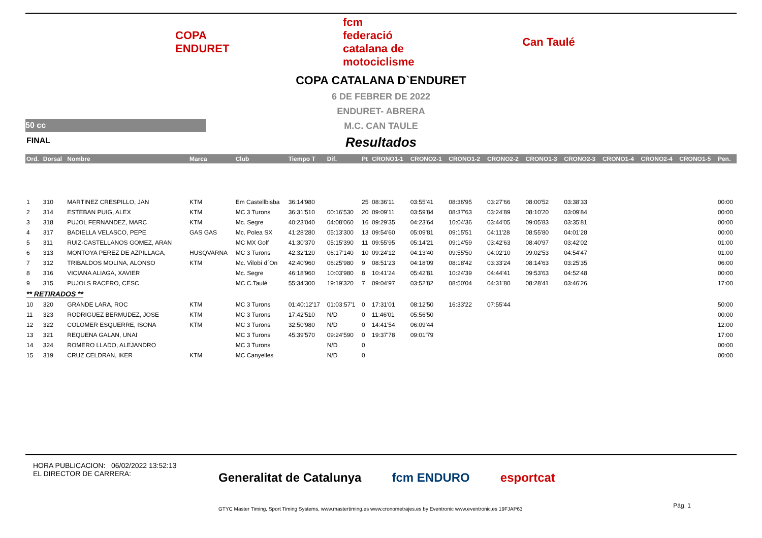COPA ENDURET
fcm
federació catalana de motociclisme
Can Taulé
COPA CATALANA D`ENDURET
6 DE FEBRER DE 2022
ENDURET- ABRERA
M.C. CAN TAULE
Resultados
50 cc
FINAL
| Ord. | Dorsal | Nombre | Marca | Club | Tiempo T | Dif. | Pt | CRONO1-1 | CRONO2-1 | CRONO1-2 | CRONO2-2 | CRONO1-3 | CRONO2-3 | CRONO1-4 | CRONO2-4 | CRONO1-5 | Pen. |
| --- | --- | --- | --- | --- | --- | --- | --- | --- | --- | --- | --- | --- | --- | --- | --- | --- | --- |
| 1 | 310 | MARTINEZ CRESPILLO, JAN | KTM | Em Castellbisba | 36:14'980 | | 25 | 08:36'11 | 03:55'41 | 08:36'95 | 03:27'66 | 08:00'52 | 03:38'33 | | | | 00:00 |
| 2 | 314 | ESTEBAN PUIG, ALEX | KTM | MC 3 Turons | 36:31'510 | 00:16'530 | 20 | 09:09'11 | 03:59'84 | 08:37'63 | 03:24'89 | 08:10'20 | 03:09'84 | | | | 00:00 |
| 3 | 318 | PUJOL FERNANDEZ, MARC | KTM | Mc. Segre | 40:23'040 | 04:08'060 | 16 | 09:29'35 | 04:23'64 | 10:04'36 | 03:44'05 | 09:05'83 | 03:35'81 | | | | 00:00 |
| 4 | 317 | BADIELLA VELASCO, PEPE | GAS GAS | Mc. Polea SX | 41:28'280 | 05:13'300 | 13 | 09:54'60 | 05:09'81 | 09:15'51 | 04:11'28 | 08:55'80 | 04:01'28 | | | | 00:00 |
| 5 | 311 | RUIZ-CASTELLANOS GOMEZ, ARAN | | MC MX Golf | 41:30'370 | 05:15'390 | 11 | 09:55'95 | 05:14'21 | 09:14'59 | 03:42'63 | 08:40'97 | 03:42'02 | | | | 01:00 |
| 6 | 313 | MONTOYA PEREZ DE AZPILLAGA, | HUSQVARNA | MC 3 Turons | 42:32'120 | 06:17'140 | 10 | 09:24'12 | 04:13'40 | 09:55'50 | 04:02'10 | 09:02'53 | 04:54'47 | | | | 01:00 |
| 7 | 312 | TRIBALDOS MOLINA, ALONSO | KTM | Mc. Vilobí d´On | 42:40'960 | 06:25'980 | 9 | 08:51'23 | 04:18'09 | 08:18'42 | 03:33'24 | 08:14'63 | 03:25'35 | | | | 06:00 |
| 8 | 316 | VICIANA ALIAGA, XAVIER | | Mc. Segre | 46:18'960 | 10:03'980 | 8 | 10:41'24 | 05:42'81 | 10:24'39 | 04:44'41 | 09:53'63 | 04:52'48 | | | | 00:00 |
| 9 | 315 | PUJOLS RACERO, CESC | | MC C.Taulé | 55:34'300 | 19:19'320 | 7 | 09:04'97 | 03:52'82 | 08:50'04 | 04:31'80 | 08:28'41 | 03:46'26 | | | | 17:00 |
| ** RETIRADOS ** | | | | | | | | | | | | | | | | | |
| 10 | 320 | GRANDE LARA, ROC | KTM | MC 3 Turons | 01:40:12'17 | 01:03:57'1 | 0 | 17:31'01 | 08:12'50 | 16:33'22 | 07:55'44 | | | | | | 50:00 |
| 11 | 323 | RODRIGUEZ BERMUDEZ, JOSE | KTM | MC 3 Turons | 17:42'510 | N/D | 0 | 11:46'01 | 05:56'50 | | | | | | | | 00:00 |
| 12 | 322 | COLOMER ESQUERRE, ISONA | KTM | MC 3 Turons | 32:50'980 | N/D | 0 | 14:41'54 | 06:09'44 | | | | | | | | 12:00 |
| 13 | 321 | REQUENA GALAN, UNAI | | MC 3 Turons | 45:39'570 | 09:24'590 | 0 | 19:37'78 | 09:01'79 | | | | | | | | 17:00 |
| 14 | 324 | ROMERO LLADO, ALEJANDRO | | MC 3 Turons | | N/D | 0 | | | | | | | | | | 00:00 |
| 15 | 319 | CRUZ CELDRAN, IKER | KTM | MC Canyelles | | N/D | 0 | | | | | | | | | | 00:00 |
HORA PUBLICACION: 06/02/2022 13:52:13
EL DIRECTOR DE CARRERA:
Generalitat de Catalunya fcm ENDURO esportcat
GTYC Master Timing, Sport Timing Systems, www.mastertiming.es www.cronometrajes.es by Eventronic www.eventronic.es 19FJAP63
Pág. 1